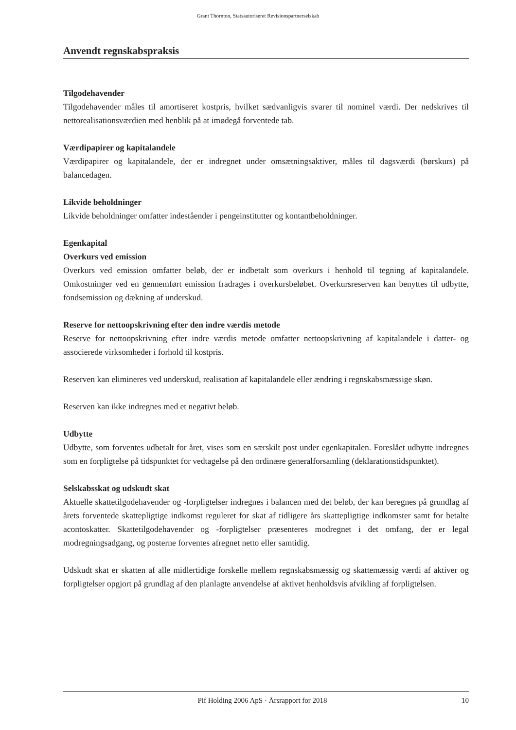Grant Thornton, Statsautoriseret Revisionspartnerselskab
Anvendt regnskabspraksis
Tilgodehavender
Tilgodehavender måles til amortiseret kostpris, hvilket sædvanligvis svarer til nominel værdi. Der nedskrives til nettorealisationsværdien med henblik på at imødegå forventede tab.
Værdipapirer og kapitalandele
Værdipapirer og kapitalandele, der er indregnet under omsætningsaktiver, måles til dagsværdi (børskurs) på balancedagen.
Likvide beholdninger
Likvide beholdninger omfatter indeståender i pengeinstitutter og kontantbeholdninger.
Egenkapital
Overkurs ved emission
Overkurs ved emission omfatter beløb, der er indbetalt som overkurs i henhold til tegning af kapitalandele. Omkostninger ved en gennemført emission fradrages i overkursbeløbet. Overkursreserven kan benyttes til udbytte, fondsemission og dækning af underskud.
Reserve for nettoopskrivning efter den indre værdis metode
Reserve for nettoopskrivning efter indre værdis metode omfatter nettoopskrivning af kapitalandele i datter- og associerede virksomheder i forhold til kostpris.
Reserven kan elimineres ved underskud, realisation af kapitalandele eller ændring i regnskabsmæssige skøn.
Reserven kan ikke indregnes med et negativt beløb.
Udbytte
Udbytte, som forventes udbetalt for året, vises som en særskilt post under egenkapitalen. Foreslået udbytte indregnes som en forpligtelse på tidspunktet for vedtagelse på den ordinære generalforsamling (deklarationstidspunktet).
Selskabsskat og udskudt skat
Aktuelle skattetilgodehavender og -forpligtelser indregnes i balancen med det beløb, der kan beregnes på grundlag af årets forventede skattepligtige indkomst reguleret for skat af tidligere års skattepligtige indkomster samt for betalte acontoskatter. Skattetilgodehavender og -forpligtelser præsenteres modregnet i det omfang, der er legal modregningsadgang, og posterne forventes afregnet netto eller samtidig.
Udskudt skat er skatten af alle midlertidige forskelle mellem regnskabsmæssig og skattemæssig værdi af aktiver og forpligtelser opgjort på grundlag af den planlagte anvendelse af aktivet henholdsvis afvikling af forpligtelsen.
Pif Holding 2006 ApS · Årsrapport for 2018 10